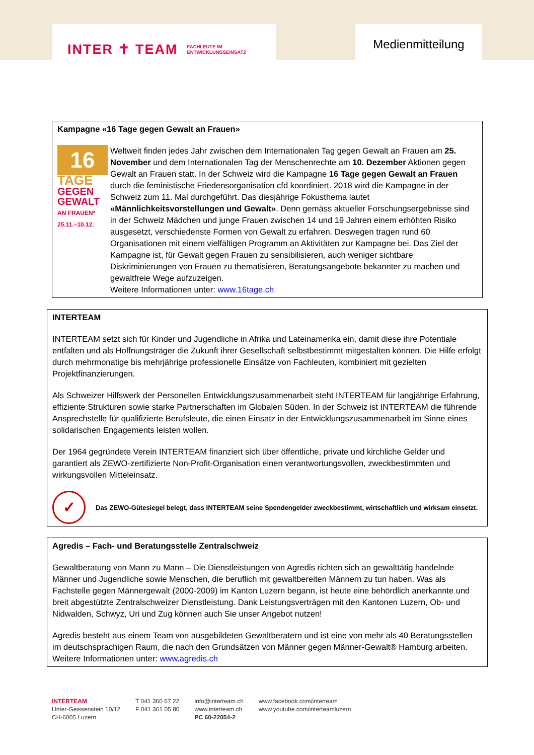INTER ✝ TEAM FACHLEUTE IM
ENTWICKLUNGSEINSATZ
Medienmitteilung
Kampagne «16 Tage gegen Gewalt an Frauen»
16
TAGE
GEGEN
GEWALT
AN FRAUEN*
25.11.–10.12.
Weltweit finden jedes Jahr zwischen dem Internationalen Tag gegen Gewalt an Frauen am 25. November und dem Internationalen Tag der Menschenrechte am 10. Dezember Aktionen gegen Gewalt an Frauen statt. In der Schweiz wird die Kampagne 16 Tage gegen Gewalt an Frauen durch die feministische Friedensorganisation cfd koordiniert. 2018 wird die Kampagne in der Schweiz zum 11. Mal durchgeführt. Das diesjährige Fokusthema lautet «Männlichkeitsvorstellungen und Gewalt». Denn gemäss aktueller Forschungsergebnisse sind in der Schweiz Mädchen und junge Frauen zwischen 14 und 19 Jahren einem erhöhten Risiko ausgesetzt, verschiedenste Formen von Gewalt zu erfahren. Deswegen tragen rund 60 Organisationen mit einem vielfältigen Programm an Aktivitäten zur Kampagne bei. Das Ziel der Kampagne ist, für Gewalt gegen Frauen zu sensibilisieren, auch weniger sichtbare Diskriminierungen von Frauen zu thematisieren, Beratungsangebote bekannter zu machen und gewaltfreie Wege aufzuzeigen.
Weitere Informationen unter: www.16tage.ch
INTERTEAM
INTERTEAM setzt sich für Kinder und Jugendliche in Afrika und Lateinamerika ein, damit diese ihre Potentiale entfalten und als Hoffnungsträger die Zukunft ihrer Gesellschaft selbstbestimmt mitgestalten können. Die Hilfe erfolgt durch mehrmonatige bis mehrjährige professionelle Einsätze von Fachleuten, kombiniert mit gezielten Projektfinanzierungen.
Als Schweizer Hilfswerk der Personellen Entwicklungszusammenarbeit steht INTERTEAM für langjährige Erfahrung, effiziente Strukturen sowie starke Partnerschaften im Globalen Süden. In der Schweiz ist INTERTEAM die führende Ansprechstelle für qualifizierte Berufsleute, die einen Einsatz in der Entwicklungszusammenarbeit im Sinne eines solidarischen Engagements leisten wollen.
Der 1964 gegründete Verein INTERTEAM finanziert sich über öffentliche, private und kirchliche Gelder und garantiert als ZEWO-zertifizierte Non-Profit-Organisation einen verantwortungsvollen, zweckbestimmten und wirkungsvollen Mitteleinsatz.
✓
Das ZEWO-Gütesiegel belegt, dass INTERTEAM seine Spendengelder zweckbestimmt, wirtschaftlich und wirksam einsetzt.
Agredis – Fach- und Beratungsstelle Zentralschweiz
Gewaltberatung von Mann zu Mann – Die Dienstleistungen von Agredis richten sich an gewalttätig handelnde Männer und Jugendliche sowie Menschen, die beruflich mit gewaltbereiten Männern zu tun haben. Was als Fachstelle gegen Männergewalt (2000-2009) im Kanton Luzern begann, ist heute eine behördlich anerkannte und breit abgestützte Zentralschweizer Dienstleistung. Dank Leistungsverträgen mit den Kantonen Luzern, Ob- und Nidwalden, Schwyz, Uri und Zug können auch Sie unser Angebot nutzen!
Agredis besteht aus einem Team von ausgebildeten Gewaltberatern und ist eine von mehr als 40 Beratungsstellen im deutschsprachigen Raum, die nach den Grundsätzen von Männer gegen Männer-Gewalt® Hamburg arbeiten.
Weitere Informationen unter: www.agredis.ch
INTERTEAM
Unter-Geissenstein 10/12
CH-6005 Luzern
T 041 360 67 22
F 041 361 05 80
info@interteam.ch
www.interteam.ch
PC 60-22054-2
www.facebook.com/interteam
www.youtube.com/interteamluzern